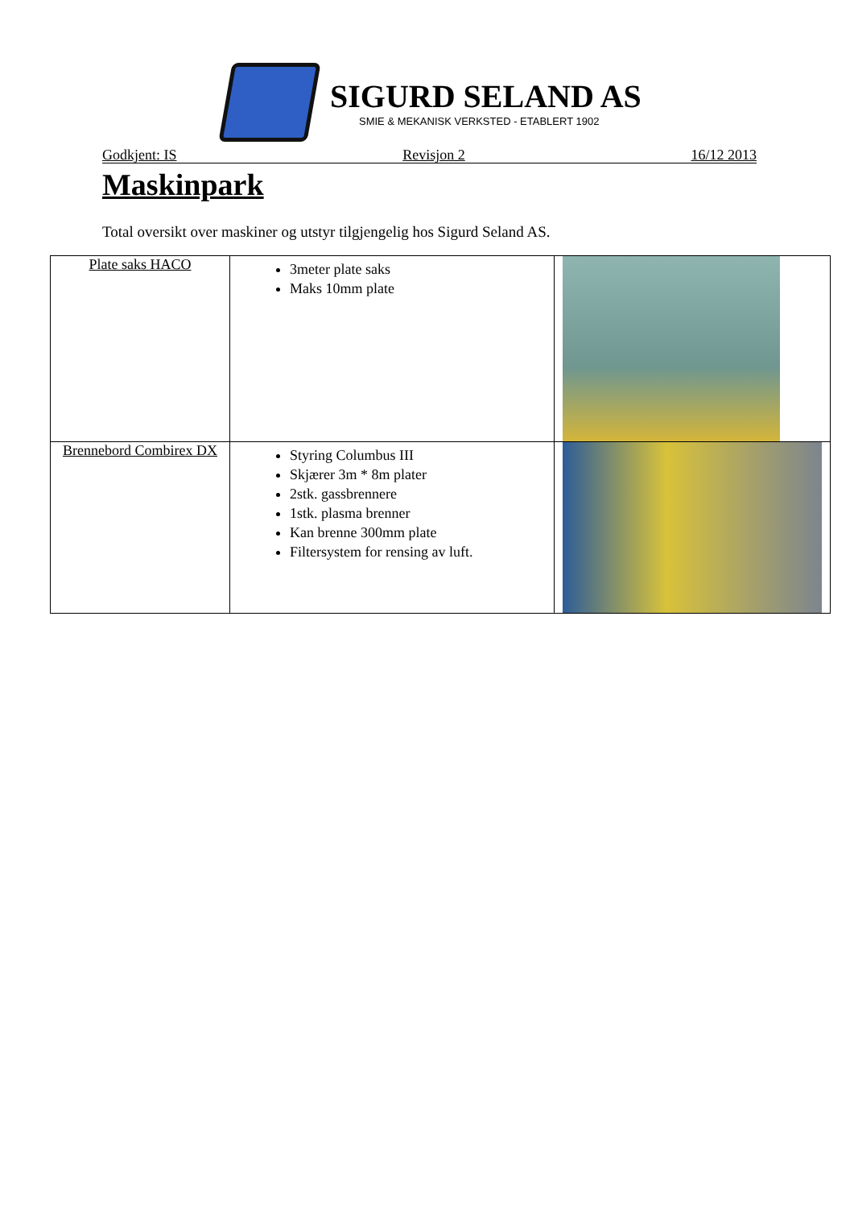SIGURD SELAND AS
SMIE & MEKANISK VERKSTED - ETABLERT 1902
Godkjent: IS Revisjon 2 16/12 2013
Maskinpark
Total oversikt over maskiner og utstyr tilgjengelig hos Sigurd Seland AS.
| Plate saks HACO | 3meter plate saks Maks 10mm plate | |
| Brennebord Combirex DX | Styring Columbus III Skjærer 3m * 8m plater 2stk. gassbrennere 1stk. plasma brenner Kan brenne 300mm plate Filtersystem for rensing av luft. | |